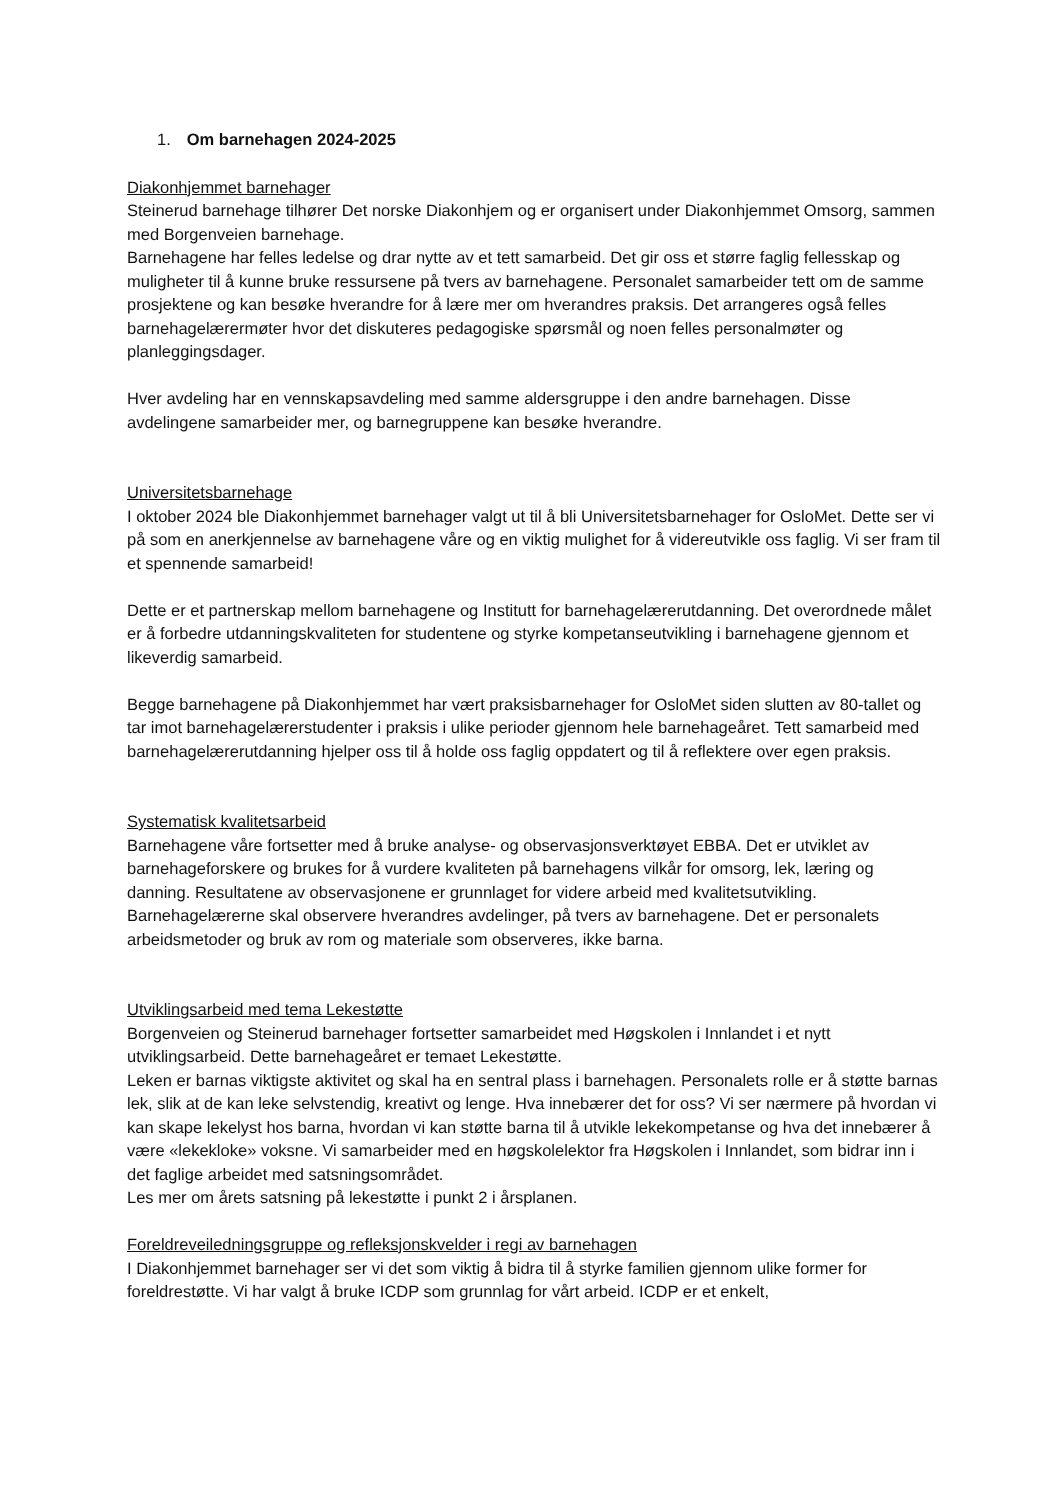1. Om barnehagen 2024-2025
Diakonhjemmet barnehager
Steinerud barnehage tilhører Det norske Diakonhjem og er organisert under Diakonhjemmet Omsorg, sammen med Borgenveien barnehage.
Barnehagene har felles ledelse og drar nytte av et tett samarbeid. Det gir oss et større faglig fellesskap og muligheter til å kunne bruke ressursene på tvers av barnehagene. Personalet samarbeider tett om de samme prosjektene og kan besøke hverandre for å lære mer om hverandres praksis. Det arrangeres også felles barnehagelærermøter hvor det diskuteres pedagogiske spørsmål og noen felles personalmøter og planleggingsdager.
Hver avdeling har en vennskapsavdeling med samme aldersgruppe i den andre barnehagen. Disse avdelingene samarbeider mer, og barnegruppene kan besøke hverandre.
Universitetsbarnehage
I oktober 2024 ble Diakonhjemmet barnehager valgt ut til å bli Universitetsbarnehager for OsloMet. Dette ser vi på som en anerkjennelse av barnehagene våre og en viktig mulighet for å videreutvikle oss faglig. Vi ser fram til et spennende samarbeid!
Dette er et partnerskap mellom barnehagene og Institutt for barnehagelærerutdanning. Det overordnede målet er å forbedre utdanningskvaliteten for studentene og styrke kompetanseutvikling i barnehagene gjennom et likeverdig samarbeid.
Begge barnehagene på Diakonhjemmet har vært praksisbarnehager for OsloMet siden slutten av 80-tallet og tar imot barnehagelærerstudenter i praksis i ulike perioder gjennom hele barnehageåret. Tett samarbeid med barnehagelærerutdanning hjelper oss til å holde oss faglig oppdatert og til å reflektere over egen praksis.
Systematisk kvalitetsarbeid
Barnehagene våre fortsetter med å bruke analyse- og observasjonsverktøyet EBBA. Det er utviklet av barnehageforskere og brukes for å vurdere kvaliteten på barnehagens vilkår for omsorg, lek, læring og danning. Resultatene av observasjonene er grunnlaget for videre arbeid med kvalitetsutvikling. Barnehagelærerne skal observere hverandres avdelinger, på tvers av barnehagene. Det er personalets arbeidsmetoder og bruk av rom og materiale som observeres, ikke barna.
Utviklingsarbeid med tema Lekestøtte
Borgenveien og Steinerud barnehager fortsetter samarbeidet med Høgskolen i Innlandet i et nytt utviklingsarbeid. Dette barnehageåret er temaet Lekestøtte.
Leken er barnas viktigste aktivitet og skal ha en sentral plass i barnehagen. Personalets rolle er å støtte barnas lek, slik at de kan leke selvstendig, kreativt og lenge. Hva innebærer det for oss? Vi ser nærmere på hvordan vi kan skape lekelyst hos barna, hvordan vi kan støtte barna til å utvikle lekekompetanse og hva det innebærer å være «lekekloke» voksne. Vi samarbeider med en høgskolelektor fra Høgskolen i Innlandet, som bidrar inn i det faglige arbeidet med satsningsområdet.
Les mer om årets satsning på lekestøtte i punkt 2 i årsplanen.
Foreldreveiledningsgruppe og refleksjonskvelder i regi av barnehagen
I Diakonhjemmet barnehager ser vi det som viktig å bidra til å styrke familien gjennom ulike former for foreldrestøtte. Vi har valgt å bruke ICDP som grunnlag for vårt arbeid. ICDP er et enkelt,